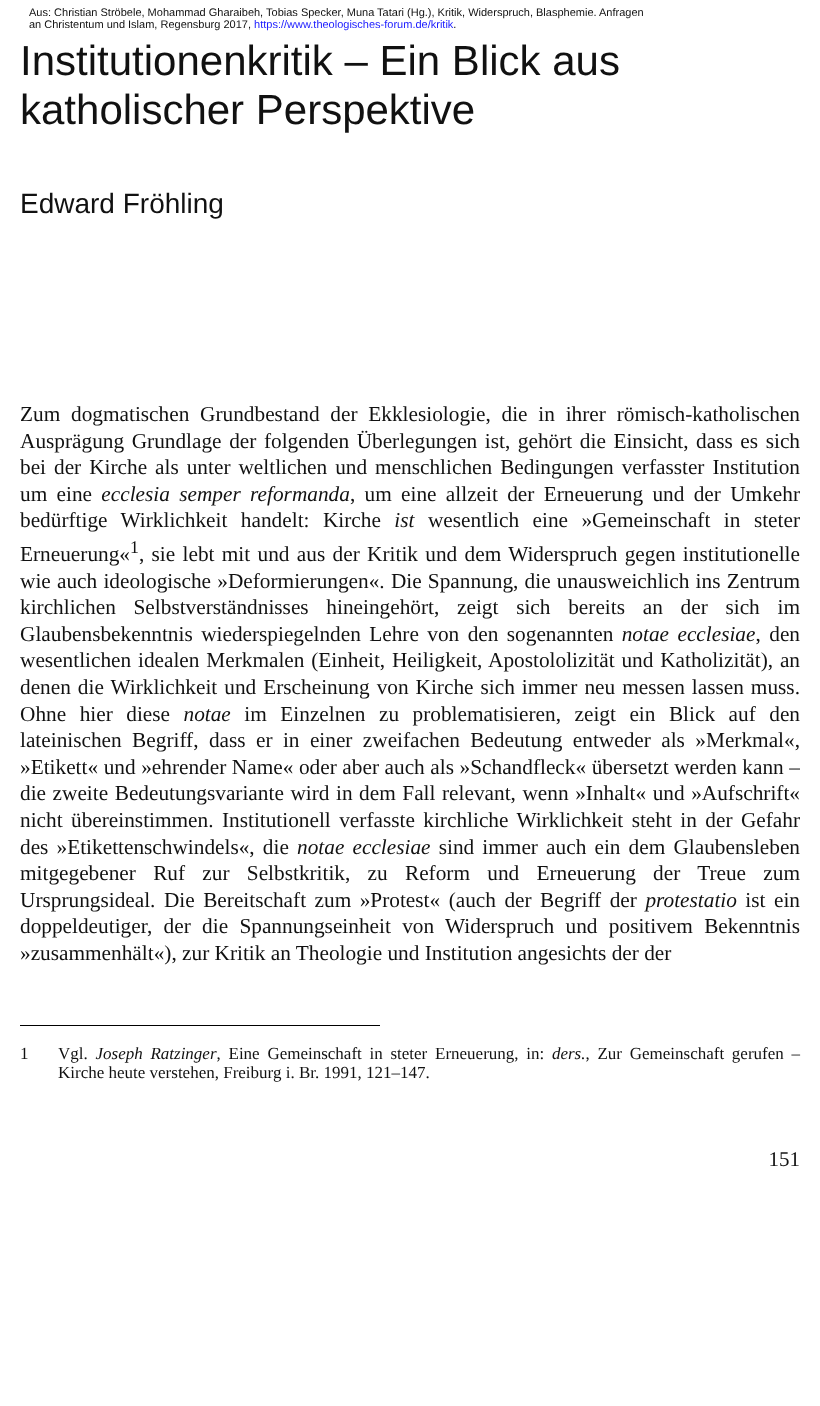Aus: Christian Ströbele, Mohammad Gharaibeh, Tobias Specker, Muna Tatari (Hg.), Kritik, Widerspruch, Blasphemie. Anfragen
an Christentum und Islam, Regensburg 2017, https://www.theologisches-forum.de/kritik.
Institutionenkritik – Ein Blick aus
katholischer Perspektive
Edward Fröhling
Zum dogmatischen Grundbestand der Ekklesiologie, die in ihrer römisch-katholischen Ausprägung Grundlage der folgenden Überlegungen ist, gehört die Einsicht, dass es sich bei der Kirche als unter weltlichen und menschlichen Bedingungen verfasster Institution um eine ecclesia semper reformanda, um eine allzeit der Erneuerung und der Umkehr bedürftige Wirklichkeit handelt: Kirche ist wesentlich eine »Gemeinschaft in steter Erneuerung«<sup>1</sup>, sie lebt mit und aus der Kritik und dem Widerspruch gegen institutionelle wie auch ideologische »Deformierungen«. Die Spannung, die unausweichlich ins Zentrum kirchlichen Selbstverständnisses hineingehört, zeigt sich bereits an der sich im Glaubensbekenntnis wiederspiegelnden Lehre von den sogenannten notae ecclesiae, den wesentlichen idealen Merkmalen (Einheit, Heiligkeit, Apostololizität und Katholizität), an denen die Wirklichkeit und Erscheinung von Kirche sich immer neu messen lassen muss. Ohne hier diese notae im Einzelnen zu problematisieren, zeigt ein Blick auf den lateinischen Begriff, dass er in einer zweifachen Bedeutung entweder als »Merkmal«, »Etikett« und »ehrender Name« oder aber auch als »Schandfleck« übersetzt werden kann – die zweite Bedeutungsvariante wird in dem Fall relevant, wenn »Inhalt« und »Aufschrift« nicht übereinstimmen. Institutionell verfasste kirchliche Wirklichkeit steht in der Gefahr des »Etikettenschwindels«, die notae ecclesiae sind immer auch ein dem Glaubensleben mitgegebener Ruf zur Selbstkritik, zu Reform und Erneuerung der Treue zum Ursprungsideal. Die Bereitschaft zum »Protest« (auch der Begriff der protestatio ist ein doppeldeutiger, der die Spannungseinheit von Widerspruch und positivem Bekenntnis »zusammenhält«), zur Kritik an Theologie und Institution angesichts der der
1 Vgl. Joseph Ratzinger, Eine Gemeinschaft in steter Erneuerung, in: ders., Zur Gemeinschaft gerufen – Kirche heute verstehen, Freiburg i. Br. 1991, 121–147.
151